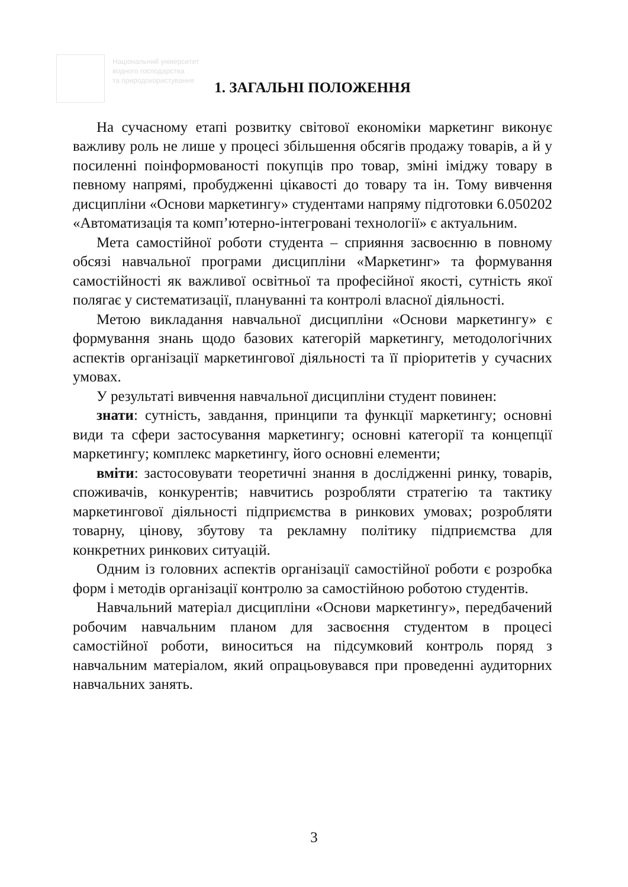Національний університет
водного господарства
та природокористування
1. ЗАГАЛЬНІ ПОЛОЖЕННЯ
На сучасному етапі розвитку світової економіки маркетинг виконує важливу роль не лише у процесі збільшення обсягів продажу товарів, а й у посиленні поінформованості покупців про товар, зміні іміджу товару в певному напрямі, пробудженні цікавості до товару та ін. Тому вивчення дисципліни «Основи маркетингу» студентами напряму підготовки 6.050202 «Автоматизація та комп’ютерно-інтегровані технології» є актуальним.
Мета самостійної роботи студента – сприяння засвоєнню в повному обсязі навчальної програми дисципліни «Маркетинг» та формування самостійності як важливої освітньої та професійної якості, сутність якої полягає у систематизації, плануванні та контролі власної діяльності.
Метою викладання навчальної дисципліни «Основи маркетингу» є формування знань щодо базових категорій маркетингу, методологічних аспектів організації маркетингової діяльності та її пріоритетів у сучасних умовах.
У результаті вивчення навчальної дисципліни студент повинен:
знати: сутність, завдання, принципи та функції маркетингу; основні види та сфери застосування маркетингу; основні категорії та концепції маркетингу; комплекс маркетингу, його основні елементи;
вміти: застосовувати теоретичні знання в дослідженні ринку, товарів, споживачів, конкурентів; навчитись розробляти стратегію та тактику маркетингової діяльності підприємства в ринкових умовах; розробляти товарну, цінову, збутову та рекламну політику підприємства для конкретних ринкових ситуацій.
Одним із головних аспектів організації самостійної роботи є розробка форм і методів організації контролю за самостійною роботою студентів.
Навчальний матеріал дисципліни «Основи маркетингу», передбачений робочим навчальним планом для засвоєння студентом в процесі самостійної роботи, виноситься на підсумковий контроль поряд з навчальним матеріалом, який опрацьовувався при проведенні аудиторних навчальних занять.
3